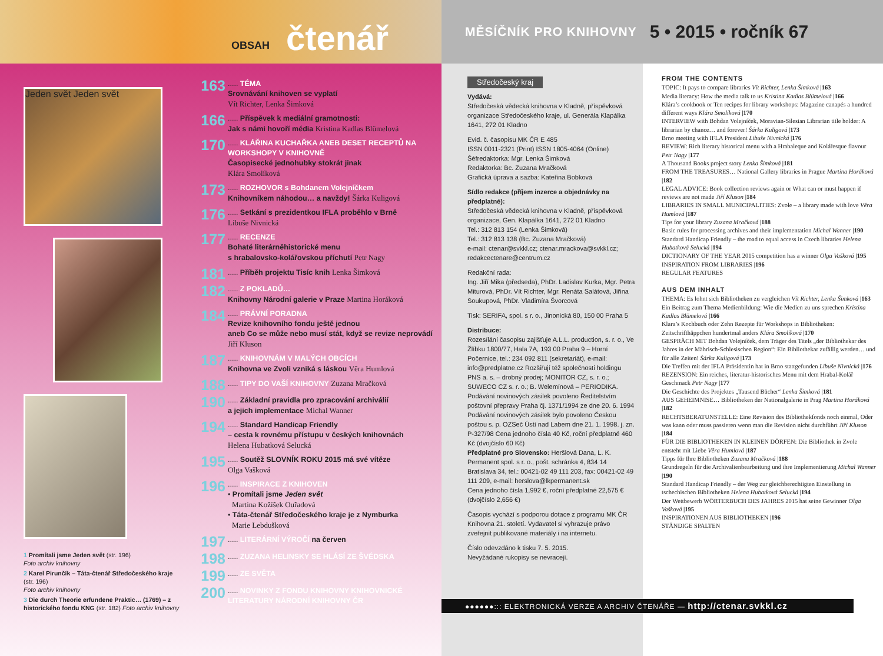OBSAH čtenář
MĚSÍČNÍK PRO KNIHOVNY 5 • 2015 • ročník 67
Jeden svět Jeden svět
1 Promítali jsme Jeden svět (str. 196)
Foto archiv knihovny
2 Karel Pirunčík – Táta-čtenář Středočeského kraje (str. 196)
Foto archiv knihovny
3 Die durch Theorie erfundene Praktic… (1769) – z historického fondu KNG (str. 182) Foto archiv knihovny
163..... TÉMA
Srovnávání knihoven se vyplatí
Vít Richter, Lenka Šimková
166..... Příspěvek k mediální gramotnosti:
Jak s námi hovoří média Kristina Kadlas Blümelová
170..... KLÁŘINA KUCHAŘKA ANEB DESET RECEPTŮ NA WORKSHOPY V KNIHOVNĚ
Časopisecké jednohubky stokrát jinak
Klára Smolíková
173..... ROZHOVOR s Bohdanem Volejníčkem
Knihovníkem náhodou… a navždy! Šárka Kuligová
176..... Setkání s prezidentkou IFLA proběhlo v Brně
Libuše Nivnická
177..... RECENZE
Bohaté literárněhistorické menu
s hrabalovsko-kolářovskou příchutí Petr Nagy
181..... Příběh projektu Tisíc knih Lenka Šimková
182..... Z POKLADŮ…
Knihovny Národní galerie v Praze Martina Horáková
184..... PRÁVNÍ PORADNA
Revize knihovního fondu ještě jednou
aneb Co se může nebo musí stát, když se revize neprovádí Jiří Kluson
187..... KNIHOVNÁM V MALÝCH OBCÍCH
Knihovna ve Zvoli vzniká s láskou Věra Humlová
188..... TIPY DO VAŠÍ KNIHOVNY Zuzana Mračková
190..... Základní pravidla pro zpracování archiválií
a jejich implementace Michal Wanner
194..... Standard Handicap Friendly
– cesta k rovnému přístupu v českých knihovnách
Helena Hubatková Selucká
195..... Soutěž SLOVNÍK ROKU 2015 má své vítěze
Olga Vašková
196..... INSPIRACE Z KNIHOVEN
• Promítali jsme Jeden svět
Martina Kožíšek Ouřadová
• Táta-čtenář Středočeského kraje je z Nymburka
Marie Lebdušková
197..... LITERÁRNÍ VÝROČÍ na červen
198..... ZUZANA HELINSKY SE HLÁSÍ ZE ŠVÉDSKA
199..... ZE SVĚTA
200..... NOVINKY Z FONDU KNIHOVNY KNIHOVNICKÉ LITERATURY NÁRODNÍ KNIHOVNY ČR
Středočeský kraj
Vydává:
Středočeská vědecká knihovna v Kladně, příspěvková organizace Středočeského kraje, ul. Generála Klapálka 1641, 272 01 Kladno
Evid. č. časopisu MK ČR E 485
ISSN 0011-2321 (Print) ISSN 1805-4064 (Online)
Šéfredaktorka: Mgr. Lenka Šimková
Redaktorka: Bc. Zuzana Mračková
Grafická úprava a sazba: Kateřina Bobková
Sídlo redakce (příjem inzerce a objednávky na předplatné):
Středočeská vědecká knihovna v Kladně, příspěvková organizace, Gen. Klapálka 1641, 272 01 Kladno
Tel.: 312 813 154 (Lenka Šimková)
Tel.: 312 813 138 (Bc. Zuzana Mračková)
e-mail: ctenar@svkkl.cz; ctenar.mrackova@svkkl.cz; redakcectenare@centrum.cz
Redakční rada:
Ing. Jiří Mika (předseda), PhDr. Ladislav Kurka, Mgr. Petra Miturová, PhDr. Vít Richter, Mgr. Renáta Salátová, Jiřina Soukupová, PhDr. Vladimíra Švorcová
Tisk: SERIFA, spol. s r. o., Jinonická 80, 150 00 Praha 5
Distribuce:
Rozesílání časopisu zajišťuje A.L.L. production, s. r. o., Ve Žlíbku 1800/77, Hala 7A, 193 00 Praha 9 – Horní Počernice, tel.: 234 092 811 (sekretariát), e-mail: info@predplatne.cz Rozšiřují též společnosti holdingu PNS a. s. – drobný prodej; MONITOR CZ, s. r. o.; SUWECO CZ s. r. o.; B. Welemínová – PERIODIKA.
Podávání novinových zásilek povoleno Ředitelstvím poštovní přepravy Praha čj. 1371/1994 ze dne 20. 6. 1994 Podávání novinových zásilek bylo povoleno Českou poštou s. p. OZSeč Ústí nad Labem dne 21. 1. 1998. j. zn. P-327/98 Cena jednoho čísla 40 Kč, roční předplatné 460 Kč (dvojčíslo 60 Kč)
Předplatné pro Slovensko: Heršlová Dana, L. K. Permanent spol. s r. o., pošt. schránka 4, 834 14 Bratislava 34, tel.: 00421-02 49 111 203, fax: 00421-02 49 111 209, e-mail: herslova@lkpermanent.sk
Cena jednoho čísla 1,992 €, roční předplatné 22,575 € (dvojčíslo 2,656 €)
Časopis vychází s podporou dotace z programu MK ČR Knihovna 21. století. Vydavatel si vyhrazuje právo zveřejnit publikované materiály i na internetu.
Číslo odevzdáno k tisku 7. 5. 2015.
Nevyžádané rukopisy se nevracejí.
FROM THE CONTENTS
TOPIC: It pays to compare libraries Vít Richter, Lenka Šimková |163
Media literacy: How the media talk to us Kristina Kadlas Blümelová |166
Klára’s cookbook or Ten recipes for library workshops: Magazine canapés a hundred different ways Klára Smolíková |170
INTERVIEW with Bohdan Volejníček, Moravian-Silesian Librarian title holder: A librarian by chance… and forever! Šárka Kuligová |173
Brno meeting with IFLA President Libuše Nivnická |176
REVIEW: Rich literary historical menu with a Hrabaleque and Kolářesque flavour Petr Nagy |177
A Thousand Books project story Lenka Šimková |181
FROM THE TREASURES… National Gallery libraries in Prague Martina Horáková |182
LEGAL ADVICE: Book collection reviews again or What can or must happen if reviews are not made Jiří Kluson |184
LIBRARIES IN SMALL MUNICIPALITIES: Zvole – a library made with love Věra Humlová |187
Tips for your library Zuzana Mračková |188
Basic rules for processing archives and their implementation Michal Wanner |190
Standard Handicap Friendly – the road to equal access in Czech libraries Helena Hubatková Selucká |194
DICTIONARY OF THE YEAR 2015 competition has a winner Olga Vašková |195
INSPIRATION FROM LIBRARIES |196
REGULAR FEATURES
AUS DEM INHALT
THEMA: Es lohnt sich Bibliotheken zu vergleichen Vít Richter, Lenka Šimková |163
Ein Beitrag zum Thema Medienbildung: Wie die Medien zu uns sprechen Kristina Kadlas Blümelová |166
Klara’s Kochbuch oder Zehn Rezepte für Workshops in Bibliotheken: Zeitschrifthäppchen hundertmal anders Klára Smolíková |170
GESPRÄCH MIT Bohdan Volejníček, dem Träger des Titels „der Bibliothekar des Jahres in der Mährisch-Schlesischen Region“: Ein Bibliothekar zufällig werden… und für alle Zeiten! Šárka Kuligová |173
Die Treffen mit der IFLA Präsidentin hat in Brno stattgefunden Libuše Nivnická |176
REZENSION: Ein reiches, literatur-historisches Menu mit dem Hrabal-Kolář Geschmack Petr Nagy |177
Die Geschichte des Projektes „Tausend Bücher“ Lenka Šimková |181
AUS GEHEIMNISE… Bibliotheken der Nationalgalerie in Prag Martina Horáková |182
RECHTSBERATUNSTELLE: Eine Revision des Bibliothekfonds noch einmal, Oder was kann oder muss passieren wenn man die Revision nicht durchführt Jiří Kluson |184
FÜR DIE BIBLIOTHEKEN IN KLEINEN DÖRFEN: Die Bibliothek in Zvole entsteht mit Liebe Věra Humlová |187
Tipps für Ihre Bibliotheken Zuzana Mračková |188
Grundregeln für die Archivalienbearbeitung und ihre Implementierung Michal Wanner |190
Standard Handicap Friendly – der Weg zur gleichberechtigten Einstellung in tschechischen Bibliotheken Helena Hubatková Selucká |194
Der Wettbewerb WÖRTERBUCH DES JAHRES 2015 hat seine Gewinner Olga Vašková |195
INSPIRATIONEN AUS BIBLIOTHEKEN |196
STÄNDIGE SPALTEN
●●●●●●::: ELEKTRONICKÁ VERZE A ARCHIV ČTENÁŘE — http://ctenar.svkkl.cz